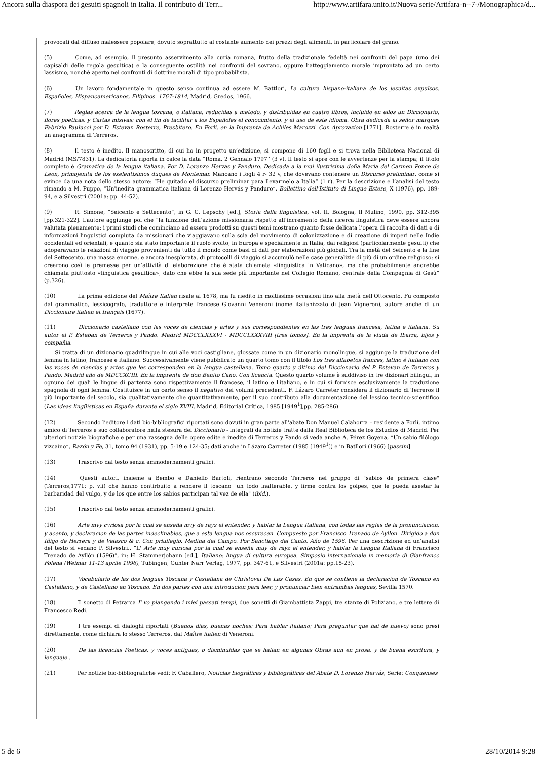Ancora sulla diaspora dei gesuiti spagnoli in Italia. Il contributo di Terr... http://www.artifara.unito.it/Nuova serie/Artifara-n--7-/Monographica/d...
provocati dal diffuso malessere popolare, dovuto soprattutto al costante aumento dei prezzi degli alimenti, in particolare del grano.
(5) Come, ad esempio, il presunto asservimento alla curia romana, frutto della tradizionale fedeltà nei confronti del papa (uno dei capisaldi delle regola gesuitica) e la conseguente ostilità nei confronti del sovrano, oppure l’atteggiamento morale improntato ad un certo lassismo, nonché aperto nei confronti di dottrine morali di tipo probabilista.
(6) Un lavoro fondamentale in questo senso continua ad essere M. Battlori, La cultura hispano-italiana de los jesuitas expulsos. Españoles, Hispanoamericanos, Filipinos. 1767-1814, Madrid, Gredos, 1966.
(7) Reglas acerca de la lengua toscana, o italiana, reducidas a metodo, y distribuidas en cuatro libros, incluido en ellos un Diccionario, flores poeticas, y Cartas misivas; con el fin de facilitar a los Españoles el conocimiento, y el uso de este idioma. Obra dedicada al señor marques Fabrizio Paulucci por D. Estevan Rosterre, Presbitero. En Forlì, en la Imprenta de Achiles Marozzi. Con Aprovazion [1771]. Rosterre è in realtà un anagramma di Terreros.
(8) Il testo è inedito. Il manoscritto, di cui ho in progetto un’edizione, si compone di 160 fogli e si trova nella Biblioteca Nacional di Madrid (MS/7831). La dedicatoria riporta in calce la data “Roma, 2 Gennaio 1797” (3 v). Il testo si apre con le avvertenze per la stampa; il titolo completo è Gramatica de la lengua italiana. Por D. Lorenzo Hervas y Panduro. Dedicada a la mui ilustrisima doña Maria del Carmen Ponce de Leon, primojenita de los exelentisimos duques de Montemar. Mancano i fogli 4 r- 32 v, che dovevano contenere un Discurso preliminar, come si evince da una nota dello stesso autore: “He quitado el discurso preliminar para llevarmelo a Italia” (1 r). Per la descrizione e l’analisi del testo rimando a M. Puppo, “Un'inedita grammatica italiana di Lorenzo Hervás y Panduro”, Bollettino dell'Istituto di Lingue Estere, X (1976), pp. 189-94, e a Silvestri (2001a: pp. 44-52).
(9) R. Simone, “Seicento e Settecento”, in G. C. Lepschy [ed.], Storia della linguistica, vol. II, Bologna, Il Mulino, 1990, pp. 312-395 [pp.321-322]. L’autore aggiunge poi che “la funzione dell’azione missionaria rispetto all’incremento della ricerca linguistica deve essere ancora valutata pienamente: i primi studi che cominciano ad essere prodotti su questi temi mostrano quanto fosse delicata l’opera di raccolta di dati e di informazioni linguistici compiuta da missionari che viaggiavano sulla scia del movimento di colonizzazione e di creazione di imperi nelle Indie occidentali ed orientali, e quanto sia stato importante il ruolo svolto, in Europa e specialmente in Italia, dai religiosi (particolarmente gesuiti) che adoperavano le relazioni di viaggio provenienti da tutto il mondo come basi di dati per elaborazioni più globali. Tra la metà del Seicento e la fine del Settecento, una massa enorme, e ancora inesplorata, di protocolli di viaggio si accumulò nelle case generalizie di più di un ordine religioso: si crearono così le premesse per un’attività di elaborazione che è stata chiamata «linguistica in Vaticano», ma che probabilmente andrebbe chiamata piuttosto «linguistica gesuitica», dato che ebbe la sua sede più importante nel Collegio Romano, centrale della Compagnia di Gesù” (p.326).
(10) La prima edizione del Maître Italien risale al 1678, ma fu riedito in moltissime occasioni fino alla metà dell'Ottocento. Fu composto dal grammatico, lessicografo, traduttore e interprete francese Giovanni Veneroni (nome italianizzato di Jean Vigneron), autore anche di un Diccionaire italien et français (1677).
(11) Diccionario castellano con las voces de ciencias y artes y sus correspondientes en las tres lenguas francesa, latina e italiana. Su autor el P. Esteban de Terreros y Pando, Madrid MDCCLXXXVI - MDCCLXXXVIII [tres tomos]. En la imprenta de la viuda de Ibarra, hijos y compañia.
Si tratta di un dizionario quadrilingue in cui alle voci castigliane, glossate come in un dizionario monolingue, si aggiunge la traduzione del lemma in latino, francese e italiano. Successivamente viene pubblicato un quarto tomo con il titolo Los tres alfabetos frances, latino é italiano con las voces de ciencias y artes que les corresponden en la lengua castellana. Tomo quarto y último del Diccionario del P. Estevan de Terreros y Pando. Madrid año de MDCCXCIII. En la imprenta de don Benito Cano. Con licencia. Questo quarto volume è suddiviso in tre dizionari bilingui, in ognuno dei quali le lingue di partenza sono rispettivamente il francese, il latino e l'italiano, e in cui si fornisce esclusivamente la traduzione spagnola di ogni lemma. Costituisce in un certo senso il negativo dei volumi precedenti. F. Lázaro Carreter considera il dizionario di Terreros il più importante del secolo, sia qualitativamente che quantitativamente, per il suo contributo alla documentazione del lessico tecnico-scientifico (Las ideas lingüísticas en España durante el siglo XVIII, Madrid, Editorial Crítica, 1985 [1949<sup>1</sup>],pp. 285-286).
(12) Secondo l’editore i dati bio-bibliografici riportati sono dovuti in gran parte all'abate Don Manuel Calahorra – residente a Forlì, intimo amico di Terreros e suo collaboratore nella stesura del Diccionario - integrati da notizie tratte dalla Real Biblioteca de los Estudios di Madrid. Per ulteriori notizie biografiche e per una rassegna delle opere edite e inedite di Terreros y Pando si veda anche A. Pérez Goyena, “Un sabio filólogo vizcaíno”, Razón y Fe, 31, tomo 94 (1931), pp. 5-19 e 124-35; dati anche in Lázaro Carreter (1985 [1949<sup>1</sup>]) e in Batllori (1966) [passim].
(13) Trascrivo dal testo senza ammodernamenti grafici.
(14) Questi autori, insieme a Bembo e Daniello Bartoli, rientrano secondo Terreros nel gruppo di "sabios de primera clase" (Terreros,1771: p. vii) che hanno contirbuito a rendere il toscano "un todo inalterable, y firme contra los golpes, que le pueda asestar la barbaridad del vulgo, y de los que entre los sabios participan tal vez de ella" (ibid.).
(15) Trascrivo dal testo senza ammodernamenti grafici.
(16) Arte mvy cvriosa por la cual se enseña mvy de rayz el entender, y hablar la Lengua Italiana, con todas las reglas de la pronunciacion, y acento, y declaracion de las partes indeclinables, que a esta lengua nos oscurecen. Compuesto por Francisco Trenado de Ayllon. Dirigido a don Iñigo de Herrera y de Velasco & c. Con priuilegio. Medina del Campo. Por Sanctiago del Canto. Año de 1596. Per una descrizione ed un’analisi del testo si vedano P. Silvestri., “L' Arte muy curiosa por la cual se enseña muy de rayz el entender, y hablar la Lengua Italiana di Francisco Trenado de Ayllón (1596)”, in: H. Stammerjohann [ed.], Italiano: lingua di cultura europea. Simposio internazionale in memoria di Gianfranco Folena (Weimar 11-13 aprile 1996), Tübingen, Gunter Narr Verlag, 1977, pp. 347-61, e Silvestri (2001a: pp.15-23).
(17) Vocabulario de las dos lenguas Toscana y Castellana de Christoval De Las Casas. En que se contiene la declaracion de Toscano en Castellano, y de Castellano en Toscano. En dos partes con una introducion para leer, y pronunciar bien entrambas lenguas, Sevilla 1570.
(18) Il sonetto di Petrarca I' vo piangendo i miei passati tempi, due sonetti di Giambattista Zappi, tre stanze di Poliziano, e tre lettere di Francesco Redi.
(19) I tre esempi di dialoghi riportati (Buenos dias, buenas noches; Para hablar italiano; Para preguntar que hai de nuevo) sono presi direttamente, come dichiara lo stesso Terreros, dal Maître italien di Veneroni.
(20) De las licencias Poeticas, y voces antiguas, o disminuidas que se hallan en algunas Obras aun en prosa, y de buena escritura, y lenguaje .
(21) Per notizie bio-bibliografiche vedi: F. Caballero, Noticias biográficas y bibliográficas del Abate D. Lorenzo Hervás, Serie: Conquenses
5 de 6 28/10/2014 9:28